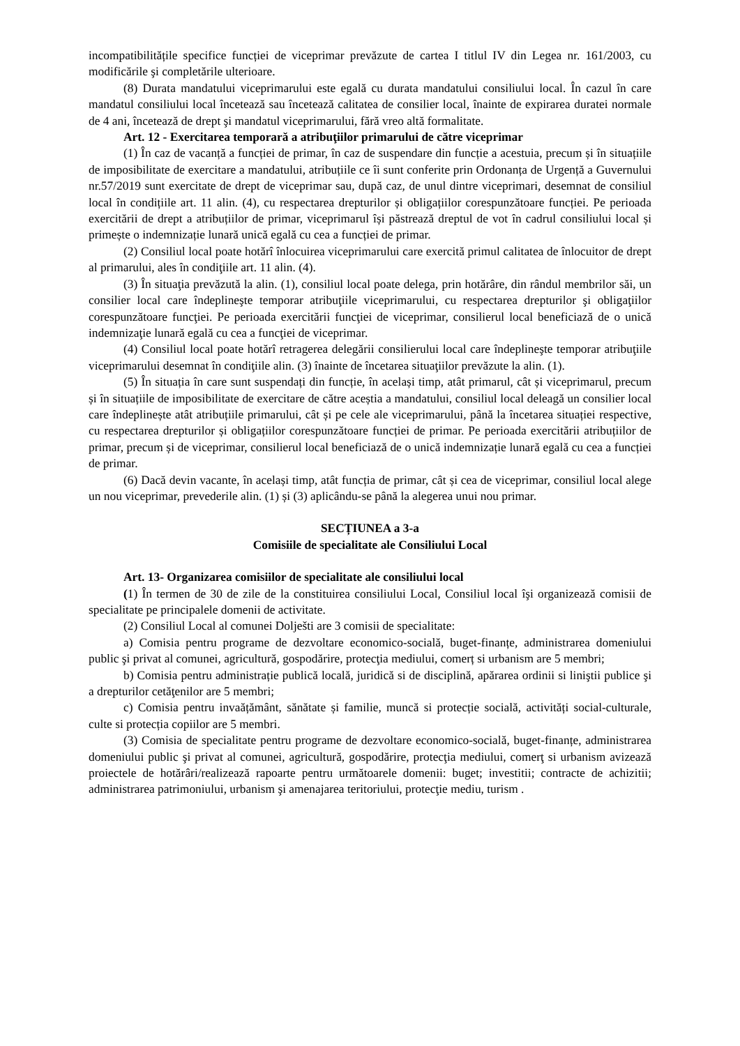incompatibilitățile specifice funcției de viceprimar prevăzute de cartea I titlul IV din Legea nr. 161/2003, cu modificările şi completările ulterioare.
(8) Durata mandatului viceprimarului este egală cu durata mandatului consiliului local. În cazul în care mandatul consiliului local încetează sau încetează calitatea de consilier local, înainte de expirarea duratei normale de 4 ani, încetează de drept şi mandatul viceprimarului, fără vreo altă formalitate.
Art. 12 - Exercitarea temporară a atribuţiilor primarului de către viceprimar
(1) În caz de vacanță a funcției de primar, în caz de suspendare din funcție a acestuia, precum și în situațiile de imposibilitate de exercitare a mandatului, atribuțiile ce îi sunt conferite prin Ordonanța de Urgență a Guvernului nr.57/2019 sunt exercitate de drept de viceprimar sau, după caz, de unul dintre viceprimari, desemnat de consiliul local în condițiile art. 11 alin. (4), cu respectarea drepturilor și obligațiilor corespunzătoare funcției. Pe perioada exercitării de drept a atribuțiilor de primar, viceprimarul își păstrează dreptul de vot în cadrul consiliului local și primește o indemnizație lunară unică egală cu cea a funcției de primar.
(2) Consiliul local poate hotărî înlocuirea viceprimarului care exercită primul calitatea de înlocuitor de drept al primarului, ales în condiţiile art. 11 alin. (4).
(3) În situaţia prevăzută la alin. (1), consiliul local poate delega, prin hotărâre, din rândul membrilor săi, un consilier local care îndeplineşte temporar atribuţiile viceprimarului, cu respectarea drepturilor şi obligaţiilor corespunzătoare funcţiei. Pe perioada exercitării funcţiei de viceprimar, consilierul local beneficiază de o unică indemnizaţie lunară egală cu cea a funcţiei de viceprimar.
(4) Consiliul local poate hotărî retragerea delegării consilierului local care îndeplineşte temporar atribuţiile viceprimarului desemnat în condiţiile alin. (3) înainte de încetarea situaţiilor prevăzute la alin. (1).
(5) În situația în care sunt suspendați din funcție, în același timp, atât primarul, cât și viceprimarul, precum și în situațiile de imposibilitate de exercitare de către aceștia a mandatului, consiliul local deleagă un consilier local care îndeplinește atât atribuțiile primarului, cât și pe cele ale viceprimarului, până la încetarea situației respective, cu respectarea drepturilor și obligațiilor corespunzătoare funcției de primar. Pe perioada exercitării atribuțiilor de primar, precum și de viceprimar, consilierul local beneficiază de o unică indemnizație lunară egală cu cea a funcției de primar.
(6) Dacă devin vacante, în același timp, atât funcția de primar, cât și cea de viceprimar, consiliul local alege un nou viceprimar, prevederile alin. (1) și (3) aplicându-se până la alegerea unui nou primar.
SECȚIUNEA a 3-a
Comisiile de specialitate ale Consiliului Local
Art. 13- Organizarea comisiilor de specialitate ale consiliului local
(1) În termen de 30 de zile de la constituirea consiliului Local, Consiliul local îşi organizează comisii de specialitate pe principalele domenii de activitate.
(2) Consiliul Local al comunei Dolješti are 3 comisii de specialitate:
a) Comisia pentru programe de dezvoltare economico-socială, buget-finanțe, administrarea domeniului public şi privat al comunei, agricultură, gospodărire, protecţia mediului, comerț si urbanism are 5 membri;
b) Comisia pentru administrație publică locală, juridică si de disciplină, apărarea ordinii si liniştii publice şi a drepturilor cetăţenilor are 5 membri;
c) Comisia pentru invaățământ, sănătate și familie, muncă si protecție socială, activități social-culturale, culte si protecția copiilor are 5 membri.
(3) Comisia de specialitate pentru programe de dezvoltare economico-socială, buget-finanțe, administrarea domeniului public şi privat al comunei, agricultură, gospodărire, protecţia mediului, comerţ si urbanism avizează proiectele de hotărâri/realizează rapoarte pentru următoarele domenii: buget; investitii; contracte de achizitii; administrarea patrimoniului, urbanism şi amenajarea teritoriului, protecţie mediu, turism .